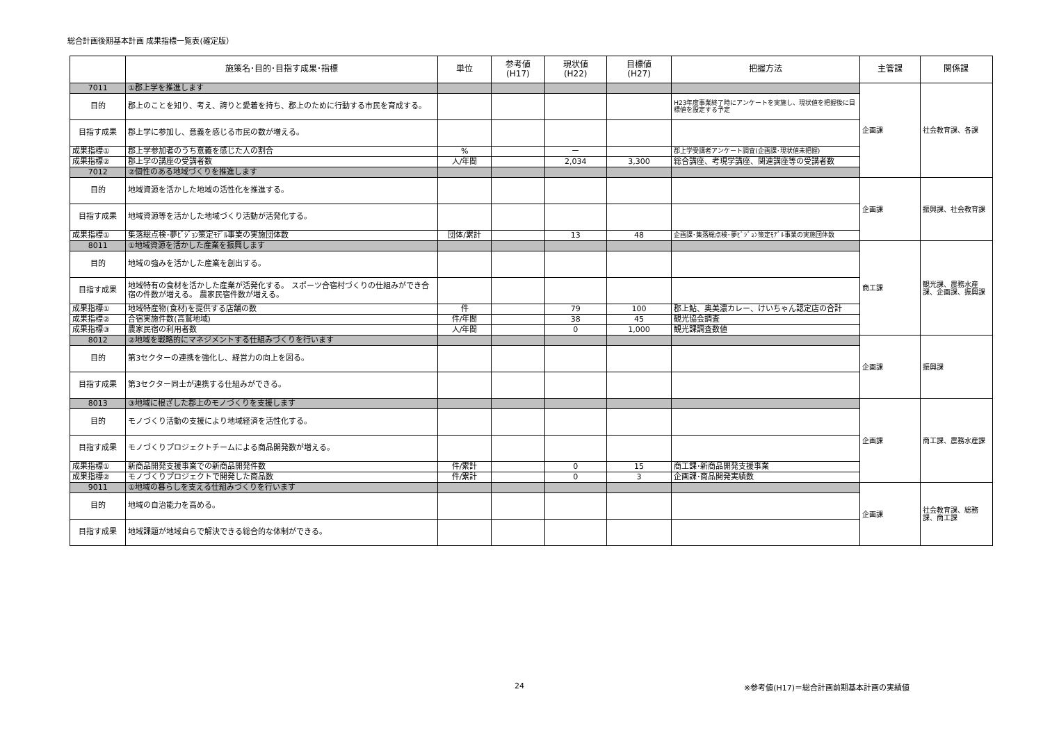総合計画後期基本計画 成果指標一覧表(確定版）
| | 施策名･目的･目指す成果･指標 | 単位 | 参考値 (H17) | 現状値 (H22) | 目標値 (H27) | 把握方法 | 主管課 | 関係課 |
| --- | --- | --- | --- | --- | --- | --- | --- | --- |
| 7011 | ①郡上学を推進します | | | | | | 企画課 | 社会教育課、各課 |
| 目的 | 郡上のことを知り、考え、誇りと愛着を持ち、郡上のために行動する市民を育成する。 | | | | | H23年度事業終了時にアンケートを実施し、現状値を把握後に目標値を設定する予定 | | |
| 目指す成果 | 郡上学に参加し、意義を感じる市民の数が増える。 | | | | | | | |
| 成果指標① | 郡上学参加者のうち意義を感じた人の割合 | % | | ー | | 郡上学受講者アンケート調査(企画課･現状値未把握) | | |
| 成果指標② | 郡上学の講座の受講者数 | 人/年間 | | 2,034 | 3,300 | 総合講座、考現学講座、関連講座等の受講者数 | | |
| 7012 | ②個性のある地域づくりを推進します | | | | | | | |
| 目的 | 地域資源を活かした地域の活性化を推進する。 | | | | | | 企画課 | 振興課、社会教育課 |
| 目指す成果 | 地域資源等を活かした地域づくり活動が活発化する。 | | | | | | | |
| 成果指標① | 集落総点検･夢ﾋﾞｼﾞｮﾝ策定ﾓﾃﾞﾙ事業の実施団体数 | 団体/累計 | | 13 | 48 | 企画課･集落総点検･夢ﾋﾞｼﾞｮﾝ策定ﾓﾃﾞﾙ事業の実施団体数 | | |
| 8011 | ①地域資源を活かした産業を振興します | | | | | | 商工課 | 観光課、農務水産課、企画課、振興課 |
| 目的 | 地域の強みを活かした産業を創出する。 | | | | | | | |
| 目指す成果 | 地域特有の食材を活かした産業が活発化する。 スポーツ合宿村づくりの仕組みができ合宿の件数が増える。 農家民宿件数が増える。 | | | | | | | |
| 成果指標① | 地域特産物(食材)を提供する店舗の数 | 件 | | 79 | 100 | 郡上鮎、奥美濃カレー、けいちゃん認定店の合計 | | |
| 成果指標② | 合宿実施件数(高鷲地域) | 件/年間 | | 38 | 45 | 観光協会調査 | | |
| 成果指標③ | 農家民宿の利用者数 | 人/年間 | | 0 | 1,000 | 観光課調査数値 | | |
| 8012 | ②地域を戦略的にマネジメントする仕組みづくりを行います | | | | | | 企画課 | 振興課 |
| 目的 | 第3セクターの連携を強化し、経営力の向上を図る。 | | | | | | | |
| 目指す成果 | 第3セクター同士が連携する仕組みができる。 | | | | | | | |
| 8013 | ③地域に根ざした郡上のモノづくりを支援します | | | | | | 企画課 | 商工課、農務水産課 |
| 目的 | モノづくり活動の支援により地域経済を活性化する。 | | | | | | | |
| 目指す成果 | モノづくりプロジェクトチームによる商品開発数が増える。 | | | | | | | |
| 成果指標① | 新商品開発支援事業での新商品開発件数 | 件/累計 | | 0 | 15 | 商工課･新商品開発支援事業 | | |
| 成果指標② | モノづくりプロジェクトで開発した商品数 | 件/累計 | | 0 | 3 | 企画課･商品開発実績数 | | |
| 9011 | ①地域の暮らしを支える仕組みづくりを行います | | | | | | 企画課 | 社会教育課、総務課、商工課 |
| 目的 | 地域の自治能力を高める。 | | | | | | | |
| 目指す成果 | 地域課題が地域自らで解決できる総合的な体制ができる。 | | | | | | | |
24 ※参考値(H17)＝総合計画前期基本計画の実績値